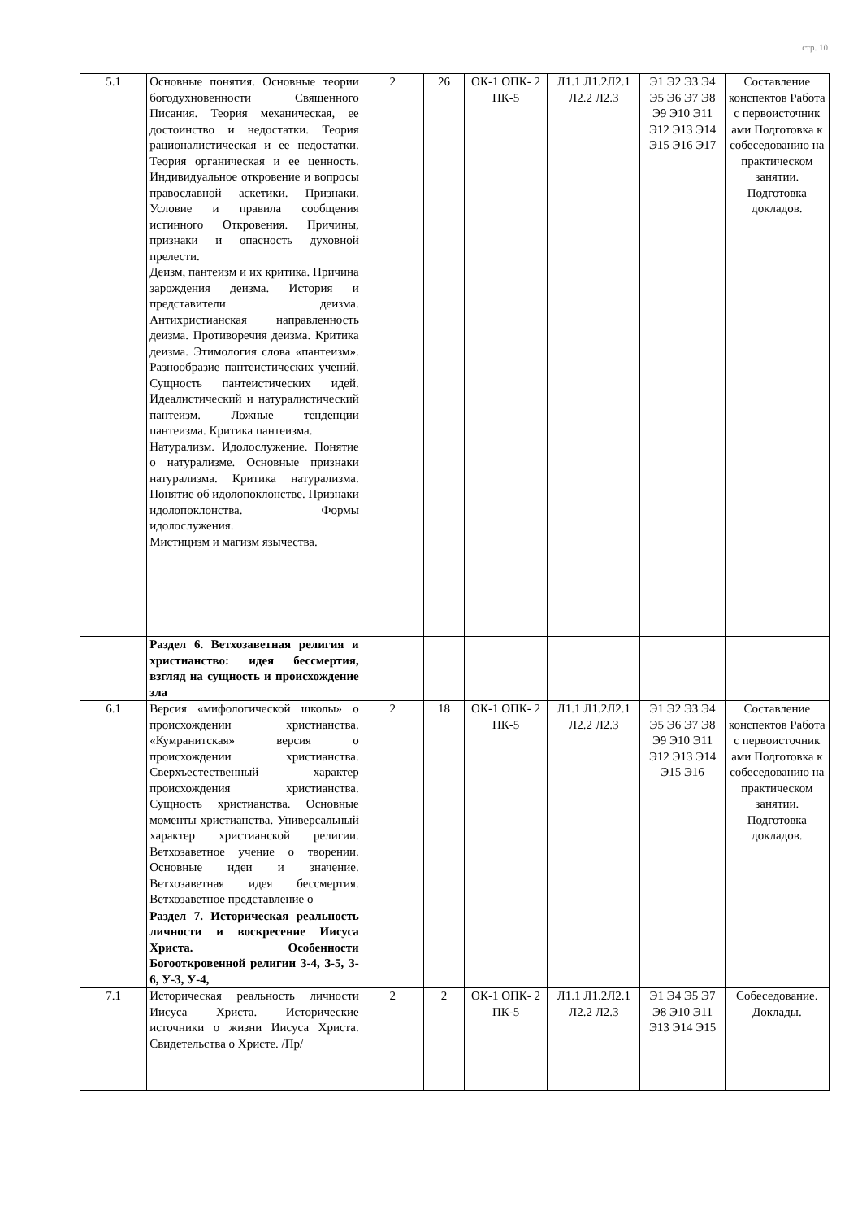стр. 10
| 5.1 | Основные понятия. Основные теории богодухновенности Священного Писания. Теория механическая, ее достоинство и недостатки. Теория рационалистическая и ее недостатки. Теория органическая и ее ценность. Индивидуальное откровение и вопросы православной аскетики. Признаки. Условие и правила сообщения истинного Откровения. Причины, признаки и опасность духовной прелести. Деизм, пантеизм и их критика. Причина зарождения деизма. История и представители деизма. Антихристианская направленность деизма. Противоречия деизма. Критика деизма. Этимология слова «пантеизм». Разнообразие пантеистических учений. Сущность пантеистических идей. Идеалистический и натуралистический пантеизм. Ложные тенденции пантеизма. Критика пантеизма. Натурализм. Идолослужение. Понятие о натурализме. Основные признаки натурализма. Критика натурализма. Понятие об идолопоклонстве. Признаки идолопоклонства. Формы идолослужения. Мистицизм и магизм язычества. | 2 | 26 | ОК-1 ОПК- 2 ПК-5 | Л1.1 Л1.2Л2.1 Л2.2 Л2.3 | Э1 Э2 Э3 Э4 Э5 Э6 Э7 Э8 Э9 Э10 Э11 Э12 Э13 Э14 Э15 Э16 Э17 | Составление конспектов Работа с первоисточник ами Подготовка к собеседованию на практическом занятии. Подготовка докладов. |
| | Раздел 6. Ветхозаветная религия и христианство: идея бессмертия, взгляд на сущность и происхождение зла | | | | | | |
| 6.1 | Версия «мифологической школы» о происхождении христианства. «Кумранитская» версия о происхождении христианства. Сверхъестественный характер происхождения христианства. Сущность христианства. Основные моменты христианства. Универсальный характер христианской религии. Ветхозаветное учение о творении. Основные идеи и значение. Ветхозаветная идея бессмертия. Ветхозаветное представление о | 2 | 18 | ОК-1 ОПК- 2 ПК-5 | Л1.1 Л1.2Л2.1 Л2.2 Л2.3 | Э1 Э2 Э3 Э4 Э5 Э6 Э7 Э8 Э9 Э10 Э11 Э12 Э13 Э14 Э15 Э16 | Составление конспектов Работа с первоисточник ами Подготовка к собеседованию на практическом занятии. Подготовка докладов. |
| | Раздел 7. Историческая реальность личности и воскресение Иисуса Христа. Особенности Богооткровенной религии З-4, З-5, З- 6, У-3, У-4, | | | | | | |
| 7.1 | Историческая реальность личности Иисуса Христа. Исторические источники о жизни Иисуса Христа. Свидетельства о Христе. /Пр/ | 2 | 2 | ОК-1 ОПК- 2 ПК-5 | Л1.1 Л1.2Л2.1 Л2.2 Л2.3 | Э1 Э4 Э5 Э7 Э8 Э10 Э11 Э13 Э14 Э15 | Собеседование. Доклады. |